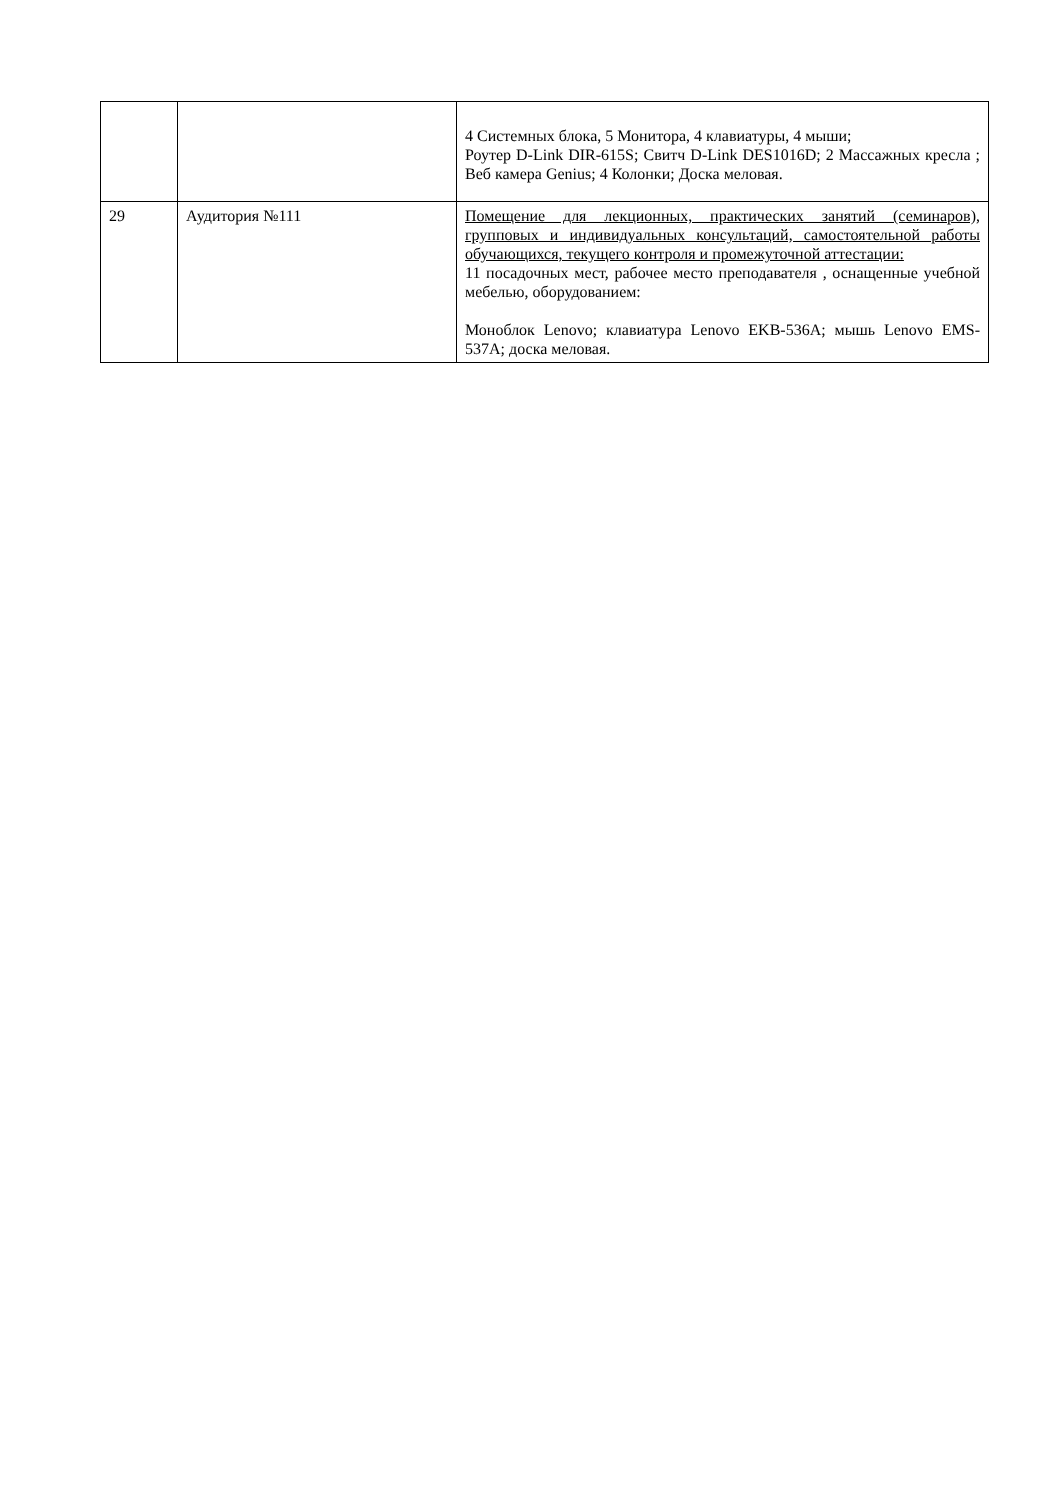| | | 4 Системных блока, 5 Монитора, 4 клавиатуры, 4 мыши; Роутер D-Link DIR-615S; Свитч D-Link DES1016D; 2 Массажных кресла ; Веб камера Genius; 4 Колонки; Доска меловая. |
| 29 | Аудитория №111 | Помещение для лекционных, практических занятий (семинаров), групповых и индивидуальных консультаций, самостоятельной работы обучающихся, текущего контроля и промежуточной аттестации: 11 посадочных мест, рабочее место преподавателя , оснащенные учебной мебелью, оборудованием: Моноблок Lenovo; клавиатура Lenovo EKB-536A; мышь Lenovo EMS-537A; доска меловая. |